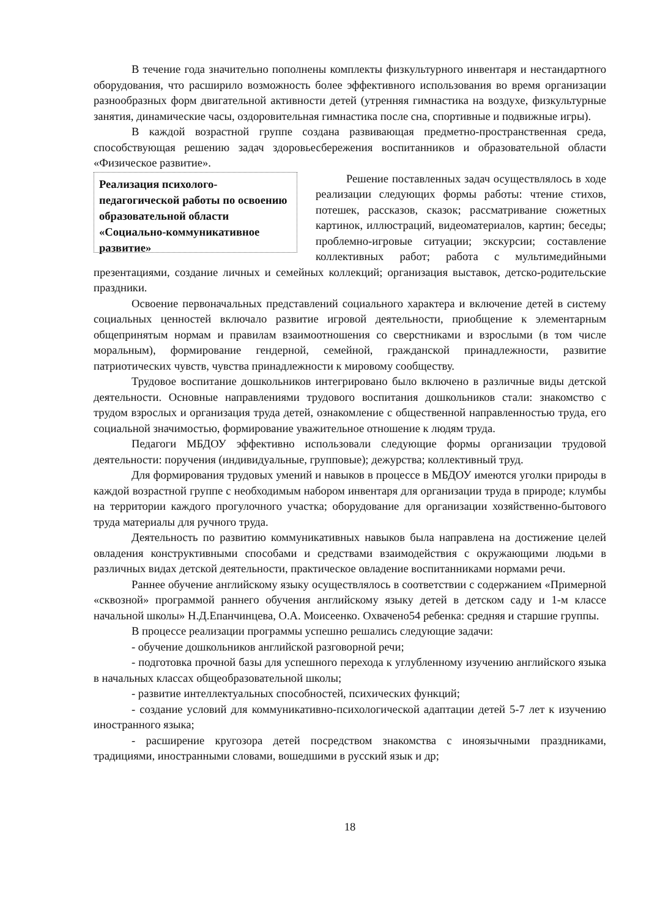В течение года значительно пополнены комплекты физкультурного инвентаря и нестандартного оборудования, что расширило возможность более эффективного использования во время организации разнообразных форм двигательной активности детей (утренняя гимнастика на воздухе, физкультурные занятия, динамические часы, оздоровительная гимнастика после сна, спортивные и подвижные игры).
В каждой возрастной группе создана развивающая предметно-пространственная среда, способствующая решению задач здоровьесбережения воспитанников и образовательной области «Физическое развитие».
Реализация психолого-педагогической работы по освоению образовательной области «Социально-коммуникативное развитие»
Решение поставленных задач осуществлялось в ходе реализации следующих формы работы: чтение стихов, потешек, рассказов, сказок; рассматривание сюжетных картинок, иллюстраций, видеоматериалов, картин; беседы; проблемно-игровые ситуации; экскурсии; составление коллективных работ; работа с мультимедийными презентациями, создание личных и семейных коллекций; организация выставок, детско-родительские праздники.
Освоение первоначальных представлений социального характера и включение детей в систему социальных ценностей включало развитие игровой деятельности, приобщение к элементарным общепринятым нормам и правилам взаимоотношения со сверстниками и взрослыми (в том числе моральным), формирование гендерной, семейной, гражданской принадлежности, развитие патриотических чувств, чувства принадлежности к мировому сообществу.
Трудовое воспитание дошкольников интегрировано было включено в различные виды детской деятельности. Основные направлениями трудового воспитания дошкольников стали: знакомство с трудом взрослых и организация труда детей, ознакомление с общественной направленностью труда, его социальной значимостью, формирование уважительное отношение к людям труда.
Педагоги МБДОУ эффективно использовали следующие формы организации трудовой деятельности: поручения (индивидуальные, групповые); дежурства; коллективный труд.
Для формирования трудовых умений и навыков в процессе в МБДОУ имеются уголки природы в каждой возрастной группе с необходимым набором инвентаря для организации труда в природе; клумбы на территории каждого прогулочного участка; оборудование для организации хозяйственно-бытового труда материалы для ручного труда.
Деятельность по развитию коммуникативных навыков была направлена на достижение целей овладения конструктивными способами и средствами взаимодействия с окружающими людьми в различных видах детской деятельности, практическое овладение воспитанниками нормами речи.
Раннее обучение английскому языку осуществлялось в соответствии с содержанием «Примерной «сквозной» программой раннего обучения английскому языку детей в детском саду и 1-м классе начальной школы» Н.Д.Епанчинцева, О.А. Моисеенко. Охвачено54 ребенка: средняя и старшие группы.
В процессе реализации программы успешно решались следующие задачи:
- обучение дошкольников английской разговорной речи;
- подготовка прочной базы для успешного перехода к углубленному изучению английского языка в начальных классах общеобразовательной школы;
- развитие интеллектуальных способностей, психических функций;
- создание условий для коммуникативно-психологической адаптации детей 5-7 лет к изучению иностранного языка;
- расширение кругозора детей посредством знакомства с иноязычными праздниками, традициями, иностранными словами, вошедшими в русский язык и др;
18